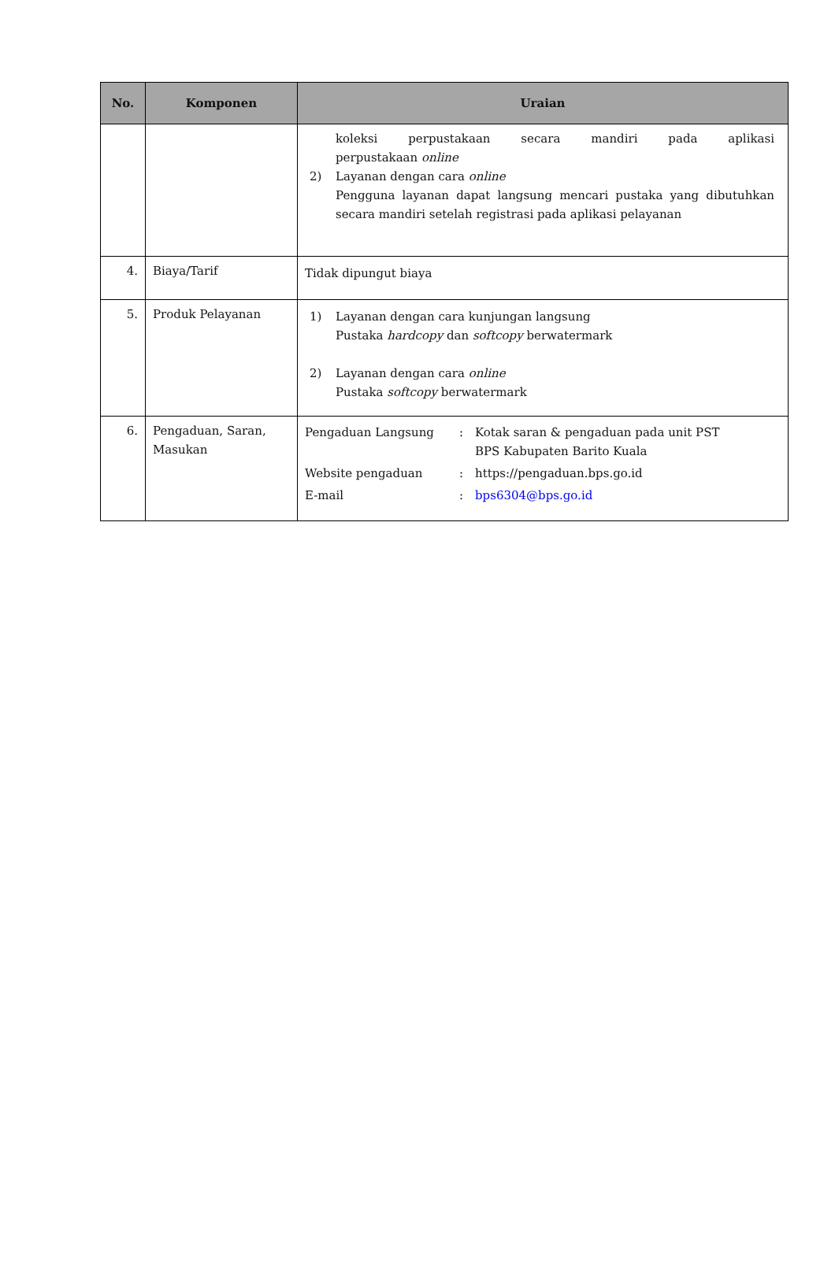| No. | Komponen | Uraian |
| --- | --- | --- |
| | | koleksi perpustakaan secara mandiri pada aplikasi perpustakaan online 2) Layanan dengan cara online Pengguna layanan dapat langsung mencari pustaka yang dibutuhkan secara mandiri setelah registrasi pada aplikasi pelayanan |
| 4. | Biaya/Tarif | Tidak dipungut biaya |
| 5. | Produk Pelayanan | 1) Layanan dengan cara kunjungan langsung Pustaka hardcopy dan softcopy berwatermark 2) Layanan dengan cara online Pustaka softcopy berwatermark |
| 6. | Pengaduan, Saran, Masukan | / Pengaduan Langsung / : / Kotak saran & pengaduan pada unit PST BPS Kabupaten Barito Kuala / / Website pengaduan / : / https://pengaduan.bps.go.id / / E-mail / : / bps6304@bps.go.id / |